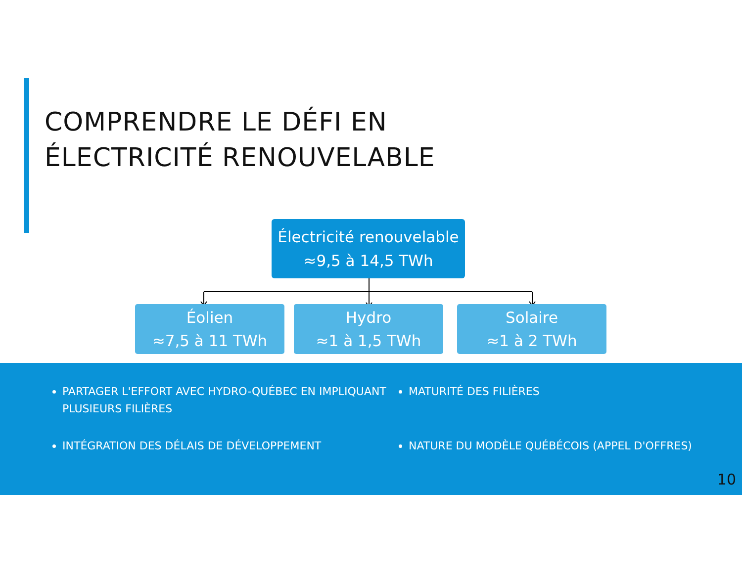COMPRENDRE LE DÉFI EN
ÉLECTRICITÉ RENOUVELABLE
Électricité renouvelable
≈9,5 à 14,5 TWh
Éolien
≈7,5 à 11 TWh
Hydro
≈1 à 1,5 TWh
Solaire
≈1 à 2 TWh
PARTAGER L'EFFORT AVEC HYDRO-QUÉBEC EN IMPLIQUANT PLUSIEURS FILIÈRES
INTÉGRATION DES DÉLAIS DE DÉVELOPPEMENT
MATURITÉ DES FILIÈRES
NATURE DU MODÈLE QUÉBÉCOIS (APPEL D'OFFRES)
10